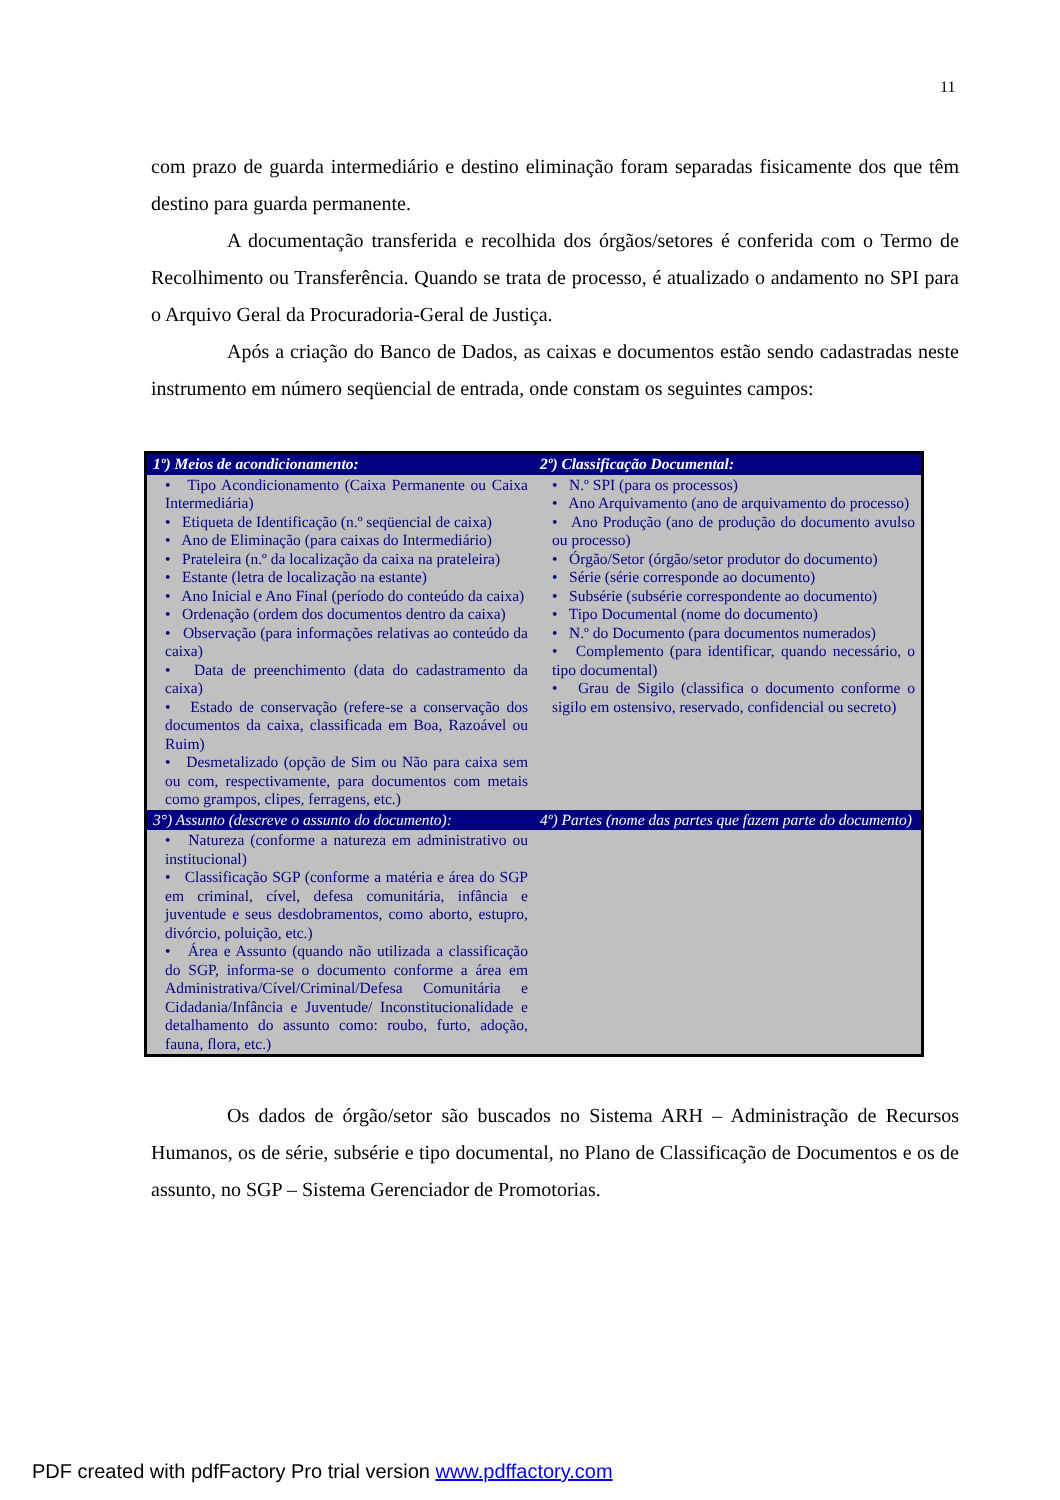11
com prazo de guarda intermediário e destino eliminação foram separadas fisicamente dos que têm destino para guarda permanente.
A documentação transferida e recolhida dos órgãos/setores é conferida com o Termo de Recolhimento ou Transferência. Quando se trata de processo, é atualizado o andamento no SPI para o Arquivo Geral da Procuradoria-Geral de Justiça.
Após a criação do Banco de Dados, as caixas e documentos estão sendo cadastradas neste instrumento em número seqüencial de entrada, onde constam os seguintes campos:
| 1º) Meios de acondicionamento: | 2º) Classificação Documental: |
| --- | --- |
| • Tipo Acondicionamento (Caixa Permanente ou Caixa Intermediária) • Etiqueta de Identificação (n.º seqüencial de caixa) • Ano de Eliminação (para caixas do Intermediário) • Prateleira (n.º da localização da caixa na prateleira) • Estante (letra de localização na estante) • Ano Inicial e Ano Final (período do conteúdo da caixa) • Ordenação (ordem dos documentos dentro da caixa) • Observação (para informações relativas ao conteúdo da caixa) • Data de preenchimento (data do cadastramento da caixa) • Estado de conservação (refere-se a conservação dos documentos da caixa, classificada em Boa, Razoável ou Ruim) • Desmetalizado (opção de Sim ou Não para caixa sem ou com, respectivamente, para documentos com metais como grampos, clipes, ferragens, etc.) | • N.º SPI (para os processos) • Ano Arquivamento (ano de arquivamento do processo) • Ano Produção (ano de produção do documento avulso ou processo) • Órgão/Setor (órgão/setor produtor do documento) • Série (série corresponde ao documento) • Subsérie (subsérie correspondente ao documento) • Tipo Documental (nome do documento) • N.º do Documento (para documentos numerados) • Complemento (para identificar, quando necessário, o tipo documental) • Grau de Sigilo (classifica o documento conforme o sigilo em ostensivo, reservado, confidencial ou secreto) |
| 3°) Assunto (descreve o assunto do documento): | 4º) Partes (nome das partes que fazem parte do documento) |
| • Natureza (conforme a natureza em administrativo ou institucional) • Classificação SGP (conforme a matéria e área do SGP em criminal, cível, defesa comunitária, infância e juventude e seus desdobramentos, como aborto, estupro, divórcio, poluição, etc.) • Área e Assunto (quando não utilizada a classificação do SGP, informa-se o documento conforme a área em Administrativa/Cível/Criminal/Defesa Comunitária e Cidadania/Infância e Juventude/ Inconstitucionalidade e detalhamento do assunto como: roubo, furto, adoção, fauna, flora, etc.) | |
Os dados de órgão/setor são buscados no Sistema ARH – Administração de Recursos Humanos, os de série, subsérie e tipo documental, no Plano de Classificação de Documentos e os de assunto, no SGP – Sistema Gerenciador de Promotorias.
PDF created with pdfFactory Pro trial version www.pdffactory.com